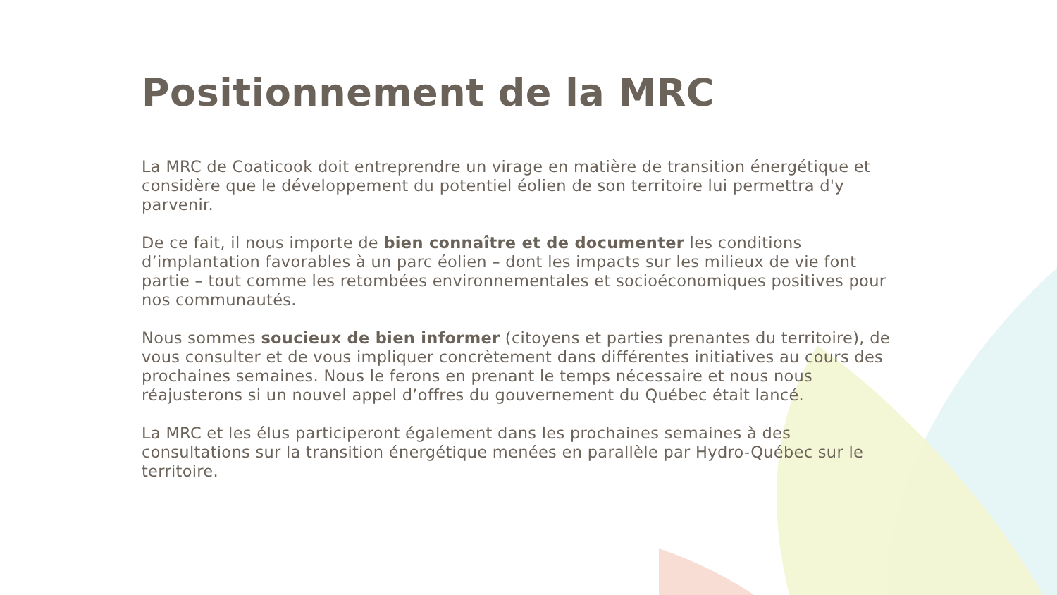Positionnement de la MRC
La MRC de Coaticook doit entreprendre un virage en matière de transition énergétique et considère que le développement du potentiel éolien de son territoire lui permettra d'y parvenir.
De ce fait, il nous importe de bien connaître et de documenter les conditions d’implantation favorables à un parc éolien – dont les impacts sur les milieux de vie font partie – tout comme les retombées environnementales et socioéconomiques positives pour nos communautés.
Nous sommes soucieux de bien informer (citoyens et parties prenantes du territoire), de vous consulter et de vous impliquer concrètement dans différentes initiatives au cours des prochaines semaines. Nous le ferons en prenant le temps nécessaire et nous nous réajusterons si un nouvel appel d’offres du gouvernement du Québec était lancé.
La MRC et les élus participeront également dans les prochaines semaines à des consultations sur la transition énergétique menées en parallèle par Hydro-Québec sur le territoire.